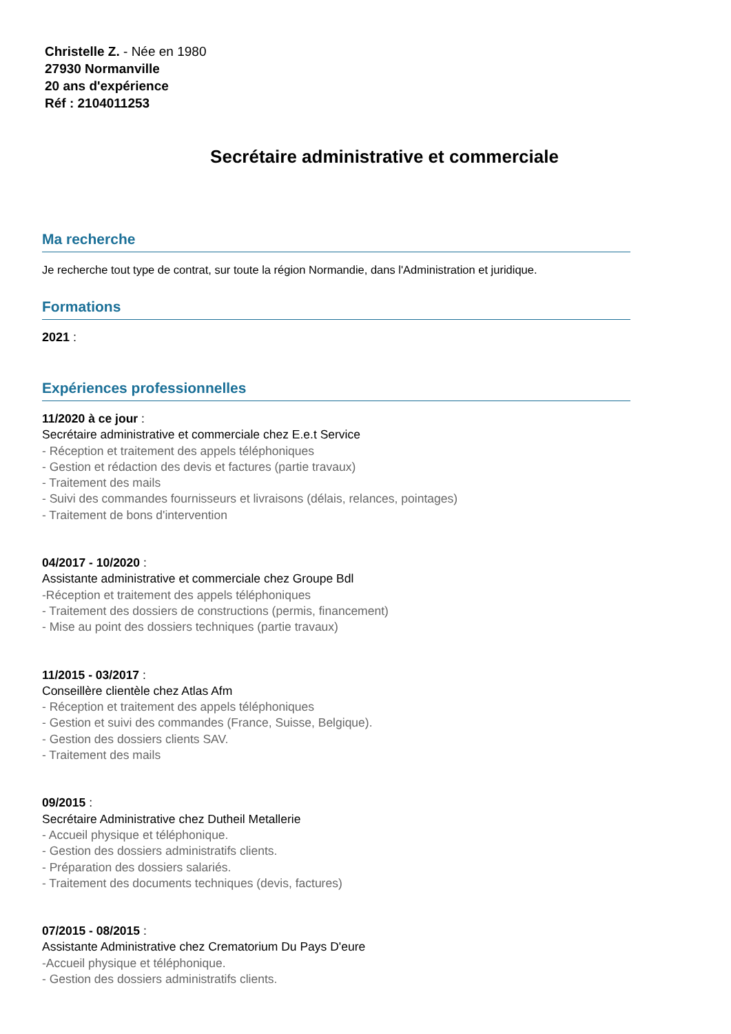Christelle Z. - Née en 1980
27930 Normanville
20 ans d'expérience
Réf : 2104011253
Secrétaire administrative et commerciale
Ma recherche
Je recherche tout type de contrat, sur toute la région Normandie, dans l'Administration et juridique.
Formations
2021 :
Expériences professionnelles
11/2020 à ce jour :
Secrétaire administrative et commerciale chez E.e.t Service
- Réception et traitement des appels téléphoniques
- Gestion et rédaction des devis et factures (partie travaux)
- Traitement des mails
- Suivi des commandes fournisseurs et livraisons (délais, relances, pointages)
- Traitement de bons d'intervention
04/2017 - 10/2020 :
Assistante administrative et commerciale chez Groupe Bdl
-Réception et traitement des appels téléphoniques
- Traitement des dossiers de constructions (permis, financement)
- Mise au point des dossiers techniques (partie travaux)
11/2015 - 03/2017 :
Conseillère clientèle chez Atlas Afm
- Réception et traitement des appels téléphoniques
- Gestion et suivi des commandes (France, Suisse, Belgique).
- Gestion des dossiers clients SAV.
- Traitement des mails
09/2015 :
Secrétaire Administrative chez Dutheil Metallerie
- Accueil physique et téléphonique.
- Gestion des dossiers administratifs clients.
- Préparation des dossiers salariés.
- Traitement des documents techniques (devis, factures)
07/2015 - 08/2015 :
Assistante Administrative chez Crematorium Du Pays D'eure
-Accueil physique et téléphonique.
- Gestion des dossiers administratifs clients.